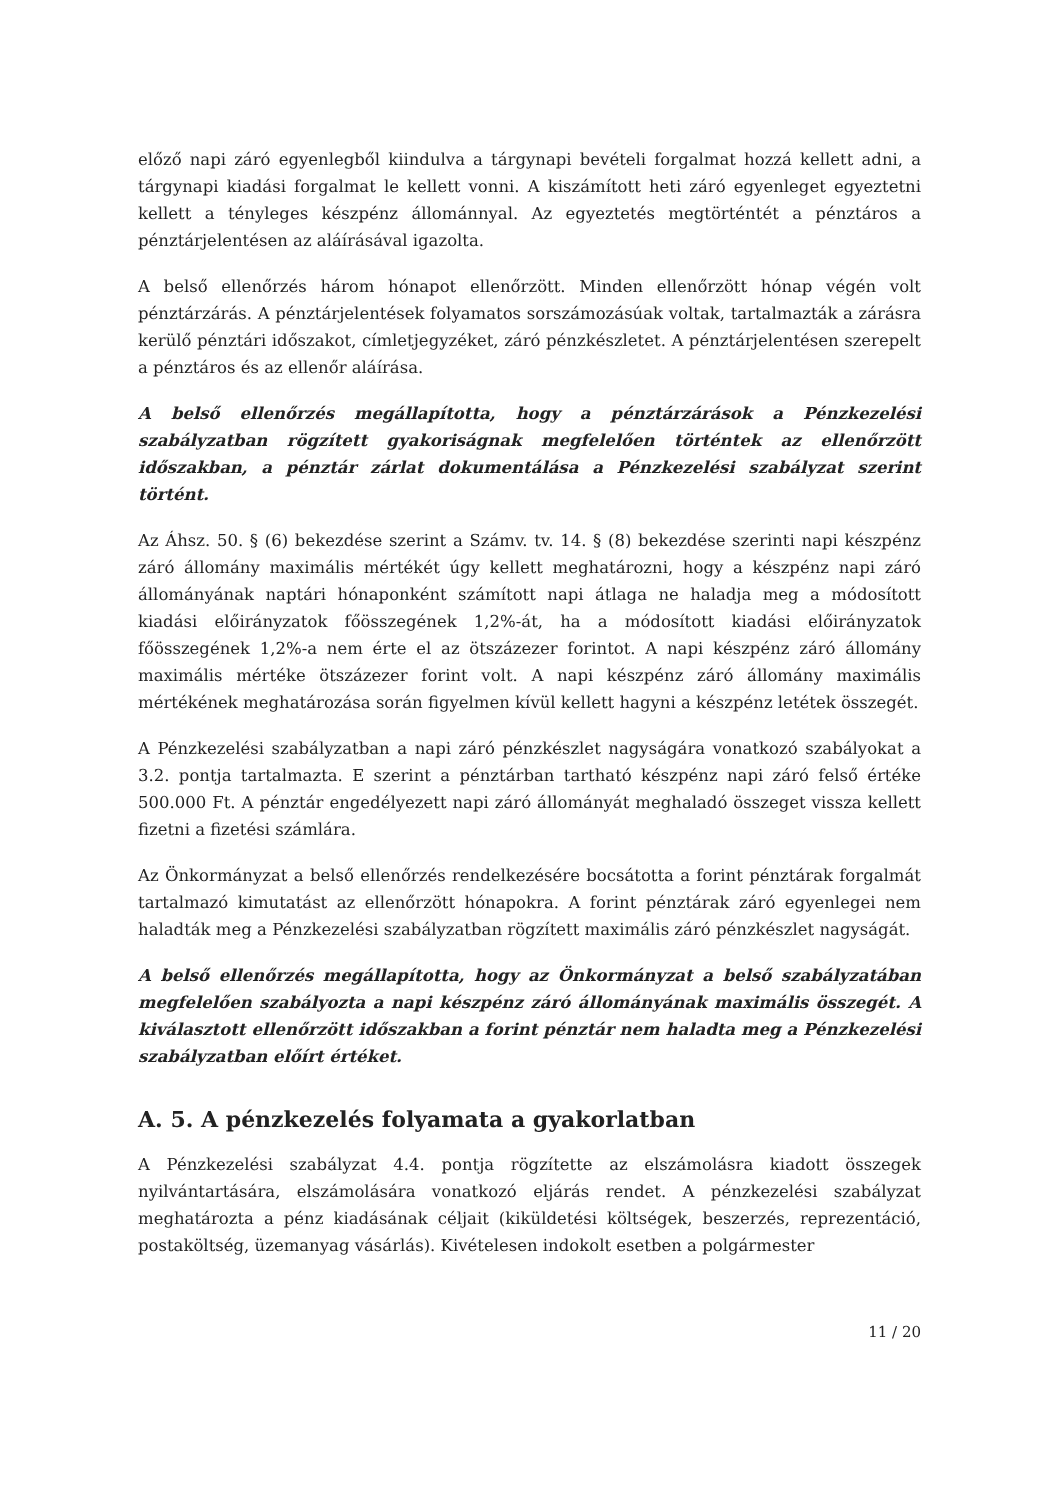előző napi záró egyenlegből kiindulva a tárgynapi bevételi forgalmat hozzá kellett adni, a tárgynapi kiadási forgalmat le kellett vonni. A kiszámított heti záró egyenleget egyeztetni kellett a tényleges készpénz állománnyal. Az egyeztetés megtörténtét a pénztáros a pénztárjelentésen az aláírásával igazolta.
A belső ellenőrzés három hónapot ellenőrzött. Minden ellenőrzött hónap végén volt pénztárzárás. A pénztárjelentések folyamatos sorszámozásúak voltak, tartalmazták a zárásra kerülő pénztári időszakot, címletjegyzéket, záró pénzkészletet. A pénztárjelentésen szerepelt a pénztáros és az ellenőr aláírása.
A belső ellenőrzés megállapította, hogy a pénztárzárások a Pénzkezelési szabályzatban rögzített gyakoriságnak megfelelően történtek az ellenőrzött időszakban, a pénztár zárlat dokumentálása a Pénzkezelési szabályzat szerint történt.
Az Áhsz. 50. § (6) bekezdése szerint a Számv. tv. 14. § (8) bekezdése szerinti napi készpénz záró állomány maximális mértékét úgy kellett meghatározni, hogy a készpénz napi záró állományának naptári hónaponként számított napi átlaga ne haladja meg a módosított kiadási előirányzatok főösszegének 1,2%-át, ha a módosított kiadási előirányzatok főösszegének 1,2%-a nem érte el az ötszázezer forintot. A napi készpénz záró állomány maximális mértéke ötszázezer forint volt. A napi készpénz záró állomány maximális mértékének meghatározása során figyelmen kívül kellett hagyni a készpénz letétek összegét.
A Pénzkezelési szabályzatban a napi záró pénzkészlet nagyságára vonatkozó szabályokat a 3.2. pontja tartalmazta. E szerint a pénztárban tartható készpénz napi záró felső értéke 500.000 Ft. A pénztár engedélyezett napi záró állományát meghaladó összeget vissza kellett fizetni a fizetési számlára.
Az Önkormányzat a belső ellenőrzés rendelkezésére bocsátotta a forint pénztárak forgalmát tartalmazó kimutatást az ellenőrzött hónapokra. A forint pénztárak záró egyenlegei nem haladták meg a Pénzkezelési szabályzatban rögzített maximális záró pénzkészlet nagyságát.
A belső ellenőrzés megállapította, hogy az Önkormányzat a belső szabályzatában megfelelően szabályozta a napi készpénz záró állományának maximális összegét. A kiválasztott ellenőrzött időszakban a forint pénztár nem haladta meg a Pénzkezelési szabályzatban előírt értéket.
A. 5. A pénzkezelés folyamata a gyakorlatban
A Pénzkezelési szabályzat 4.4. pontja rögzítette az elszámolásra kiadott összegek nyilvántartására, elszámolására vonatkozó eljárás rendet. A pénzkezelési szabályzat meghatározta a pénz kiadásának céljait (kiküldetési költségek, beszerzés, reprezentáció, postaköltség, üzemanyag vásárlás). Kivételesen indokolt esetben a polgármester
11 / 20